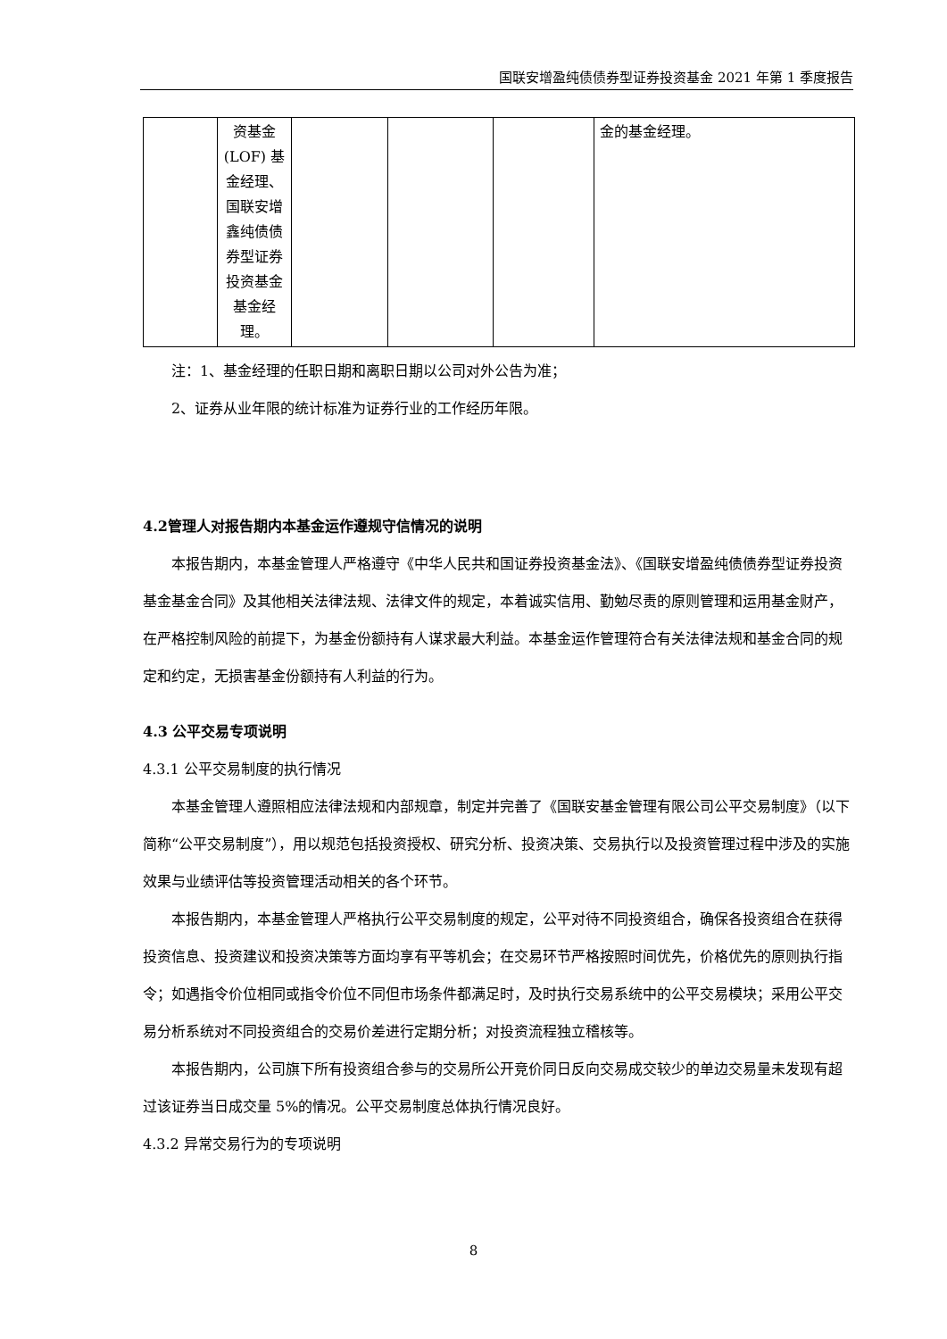国联安增盈纯债债券型证券投资基金 2021 年第 1 季度报告
| | 资基金 (LOF) 基金经理、国联安增鑫纯债债券型证券投资基金基金经理。 | | | | 金的基金经理。 |
注：1、基金经理的任职日期和离职日期以公司对外公告为准；
2、证券从业年限的统计标准为证券行业的工作经历年限。
4.2管理人对报告期内本基金运作遵规守信情况的说明
本报告期内，本基金管理人严格遵守《中华人民共和国证券投资基金法》、《国联安增盈纯债债券型证券投资基金基金合同》及其他相关法律法规、法律文件的规定，本着诚实信用、勤勉尽责的原则管理和运用基金财产，在严格控制风险的前提下，为基金份额持有人谋求最大利益。本基金运作管理符合有关法律法规和基金合同的规定和约定，无损害基金份额持有人利益的行为。
4.3 公平交易专项说明
4.3.1 公平交易制度的执行情况
本基金管理人遵照相应法律法规和内部规章，制定并完善了《国联安基金管理有限公司公平交易制度》（以下简称“公平交易制度”），用以规范包括投资授权、研究分析、投资决策、交易执行以及投资管理过程中涉及的实施效果与业绩评估等投资管理活动相关的各个环节。
本报告期内，本基金管理人严格执行公平交易制度的规定，公平对待不同投资组合，确保各投资组合在获得投资信息、投资建议和投资决策等方面均享有平等机会；在交易环节严格按照时间优先，价格优先的原则执行指令；如遇指令价位相同或指令价位不同但市场条件都满足时，及时执行交易系统中的公平交易模块；采用公平交易分析系统对不同投资组合的交易价差进行定期分析；对投资流程独立稽核等。
本报告期内，公司旗下所有投资组合参与的交易所公开竞价同日反向交易成交较少的单边交易量未发现有超过该证券当日成交量 5%的情况。公平交易制度总体执行情况良好。
4.3.2 异常交易行为的专项说明
8